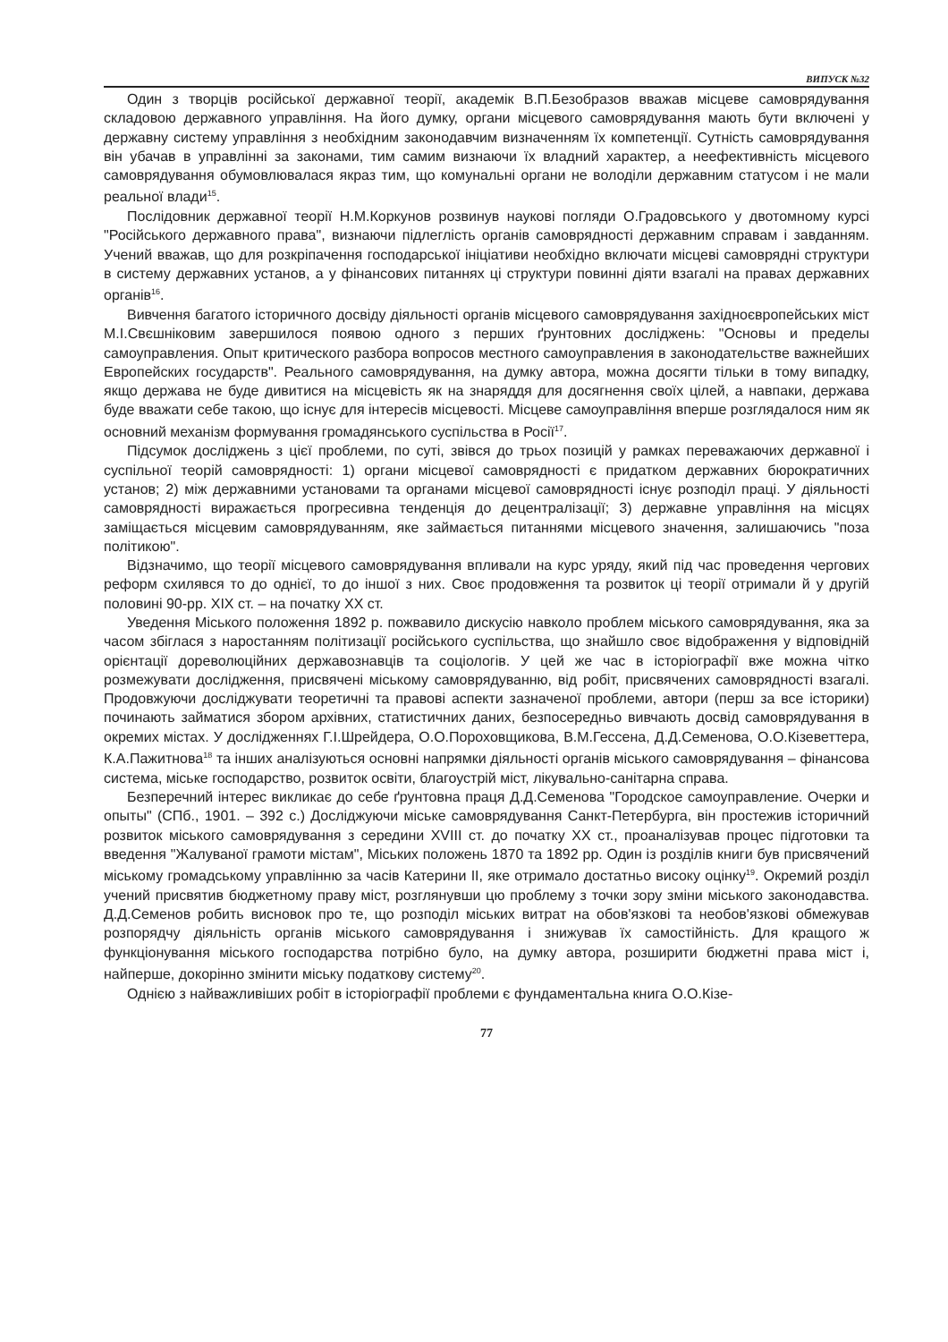ВИПУСК №32
Один з творців російської державної теорії, академік В.П.Безобразов вважав місцеве самоврядування складовою державного управління. На його думку, органи місцевого самоврядування мають бути включені у державну систему управління з необхідним законодавчим визначенням їх компетенції. Сутність самоврядування він убачав в управлінні за законами, тим самим визнаючи їх владний характер, а неефективність місцевого самоврядування обумовлювалася якраз тим, що комунальні органи не володіли державним статусом і не мали реальної влади<sup>15</sup>.
Послідовник державної теорії Н.М.Коркунов розвинув наукові погляди О.Градовського у двотомному курсі "Російського державного права", визнаючи підлеглість органів самоврядності державним справам і завданням. Учений вважав, що для розкріпачення господарської ініціативи необхідно включати місцеві самоврядні структури в систему державних установ, а у фінансових питаннях ці структури повинні діяти взагалі на правах державних органів<sup>16</sup>.
Вивчення багатого історичного досвіду діяльності органів місцевого самоврядування західноєвропейських міст М.І.Свєшніковим завершилося появою одного з перших ґрунтовних досліджень: "Основы и пределы самоуправления. Опыт критического разбора вопросов местного самоуправления в законодательстве важнейших Европейских государств". Реального самоврядування, на думку автора, можна досягти тільки в тому випадку, якщо держава не буде дивитися на місцевість як на знаряддя для досягнення своїх цілей, а навпаки, держава буде вважати себе такою, що існує для інтересів місцевості. Місцеве самоуправління вперше розглядалося ним як основний механізм формування громадянського суспільства в Росії<sup>17</sup>.
Підсумок досліджень з цієї проблеми, по суті, звівся до трьох позицій у рамках переважаючих державної і суспільної теорій самоврядності: 1) органи місцевої самоврядності є придатком державних бюрократичних установ; 2) між державними установами та органами місцевої самоврядності існує розподіл праці. У діяльності самоврядності виражається прогресивна тенденція до децентралізації; 3) державне управління на місцях заміщається місцевим самоврядуванням, яке займається питаннями місцевого значення, залишаючись "поза політикою".
Відзначимо, що теорії місцевого самоврядування впливали на курс уряду, який під час проведення чергових реформ схилявся то до однієї, то до іншої з них. Своє продовження та розвиток ці теорії отримали й у другій половині 90-рр. XIX ст. – на початку XX ст.
Уведення Міського положення 1892 р. пожвавило дискусію навколо проблем міського самоврядування, яка за часом збіглася з наростанням політизації російського суспільства, що знайшло своє відображення у відповідній орієнтації дореволюційних державознавців та соціологів. У цей же час в історіографії вже можна чітко розмежувати дослідження, присвячені міському самоврядуванню, від робіт, присвячених самоврядності взагалі. Продовжуючи досліджувати теоретичні та правові аспекти зазначеної проблеми, автори (перш за все історики) починають займатися збором архівних, статистичних даних, безпосередньо вивчають досвід самоврядування в окремих містах. У дослідженнях Г.І.Шрейдера, О.О.Пороховщикова, В.М.Гессена, Д.Д.Семенова, О.О.Кізеветтера, К.А.Пажитнова<sup>18</sup> та інших аналізуються основні напрямки діяльності органів міського самоврядування – фінансова система, міське господарство, розвиток освіти, благоустрій міст, лікувально-санітарна справа.
Безперечний інтерес викликає до себе ґрунтовна праця Д.Д.Семенова "Городское самоуправление. Очерки и опыты" (СПб., 1901. – 392 с.) Досліджуючи міське самоврядування Санкт-Петербурга, він простежив історичний розвиток міського самоврядування з середини XVIII ст. до початку XX ст., проаналізував процес підготовки та введення "Жалуваної грамоти містам", Міських положень 1870 та 1892 рр. Один із розділів книги був присвячений міському громадському управлінню за часів Катерини II, яке отримало достатньо високу оцінку<sup>19</sup>. Окремий розділ учений присвятив бюджетному праву міст, розглянувши цю проблему з точки зору зміни міського законодавства. Д.Д.Семенов робить висновок про те, що розподіл міських витрат на обов'язкові та необов'язкові обмежував розпорядчу діяльність органів міського самоврядування і знижував їх самостійність. Для кращого ж функціонування міського господарства потрібно було, на думку автора, розширити бюджетні права міст і, найперше, докорінно змінити міську податкову систему<sup>20</sup>.
Однією з найважливіших робіт в історіографії проблеми є фундаментальна книга О.О.Кізе-
77